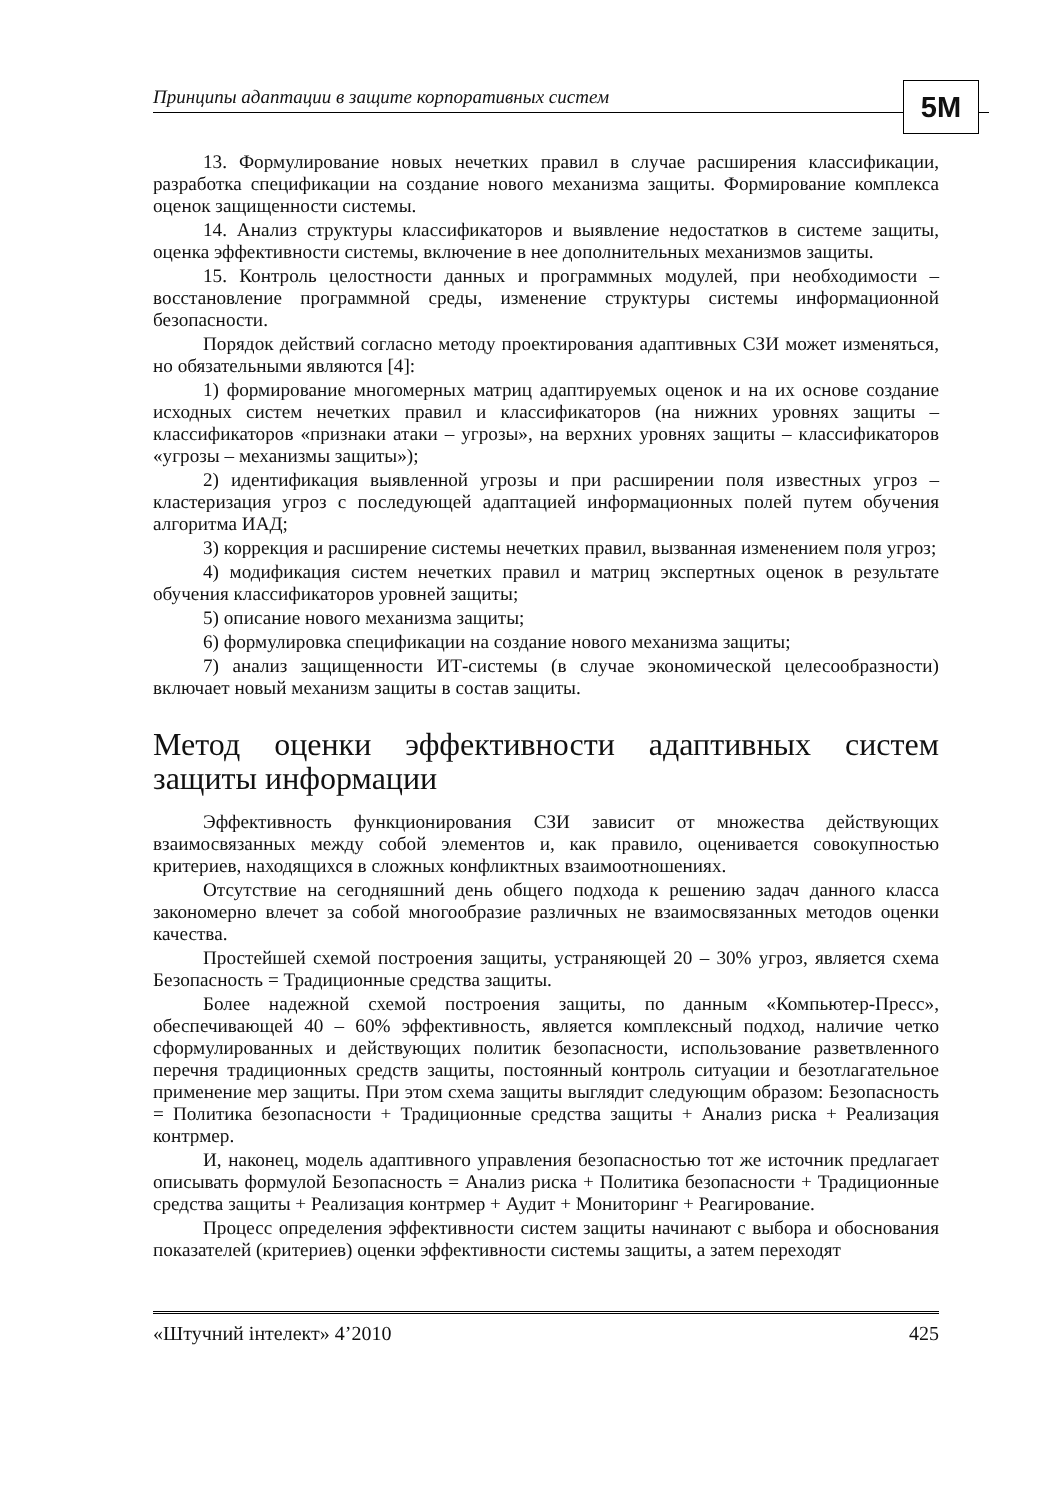Принципы адаптации в защите корпоративных систем
5M
13. Формулирование новых нечетких правил в случае расширения классификации, разработка спецификации на создание нового механизма защиты. Формирование комплекса оценок защищенности системы.
14. Анализ структуры классификаторов и выявление недостатков в системе защиты, оценка эффективности системы, включение в нее дополнительных механизмов защиты.
15. Контроль целостности данных и программных модулей, при необходимости – восстановление программной среды, изменение структуры системы информационной безопасности.
Порядок действий согласно методу проектирования адаптивных СЗИ может изменяться, но обязательными являются [4]:
1) формирование многомерных матриц адаптируемых оценок и на их основе создание исходных систем нечетких правил и классификаторов (на нижних уровнях защиты – классификаторов «признаки атаки – угрозы», на верхних уровнях защиты – классификаторов «угрозы – механизмы защиты»);
2) идентификация выявленной угрозы и при расширении поля известных угроз – кластеризация угроз с последующей адаптацией информационных полей путем обучения алгоритма ИАД;
3) коррекция и расширение системы нечетких правил, вызванная изменением поля угроз;
4) модификация систем нечетких правил и матриц экспертных оценок в результате обучения классификаторов уровней защиты;
5) описание нового механизма защиты;
6) формулировка спецификации на создание нового механизма защиты;
7) анализ защищенности ИТ-системы (в случае экономической целесообразности) включает новый механизм защиты в состав защиты.
Метод оценки эффективности адаптивных систем защиты информации
Эффективность функционирования СЗИ зависит от множества действующих взаимосвязанных между собой элементов и, как правило, оценивается совокупностью критериев, находящихся в сложных конфликтных взаимоотношениях.
Отсутствие на сегодняшний день общего подхода к решению задач данного класса закономерно влечет за собой многообразие различных не взаимосвязанных методов оценки качества.
Простейшей схемой построения защиты, устраняющей 20 – 30% угроз, является схема Безопасность = Традиционные средства защиты.
Более надежной схемой построения защиты, по данным «Компьютер-Пресс», обеспечивающей 40 – 60% эффективность, является комплексный подход, наличие четко сформулированных и действующих политик безопасности, использование разветвленного перечня традиционных средств защиты, постоянный контроль ситуации и безотлагательное применение мер защиты. При этом схема защиты выглядит следующим образом: Безопасность = Политика безопасности + Традиционные средства защиты + Анализ риска + Реализация контрмер.
И, наконец, модель адаптивного управления безопасностью тот же источник предлагает описывать формулой Безопасность = Анализ риска + Политика безопасности + Традиционные средства защиты + Реализация контрмер + Аудит + Мониторинг + Реагирование.
Процесс определения эффективности систем защиты начинают с выбора и обоснования показателей (критериев) оценки эффективности системы защиты, а затем переходят
«Штучний інтелект» 4’2010 425